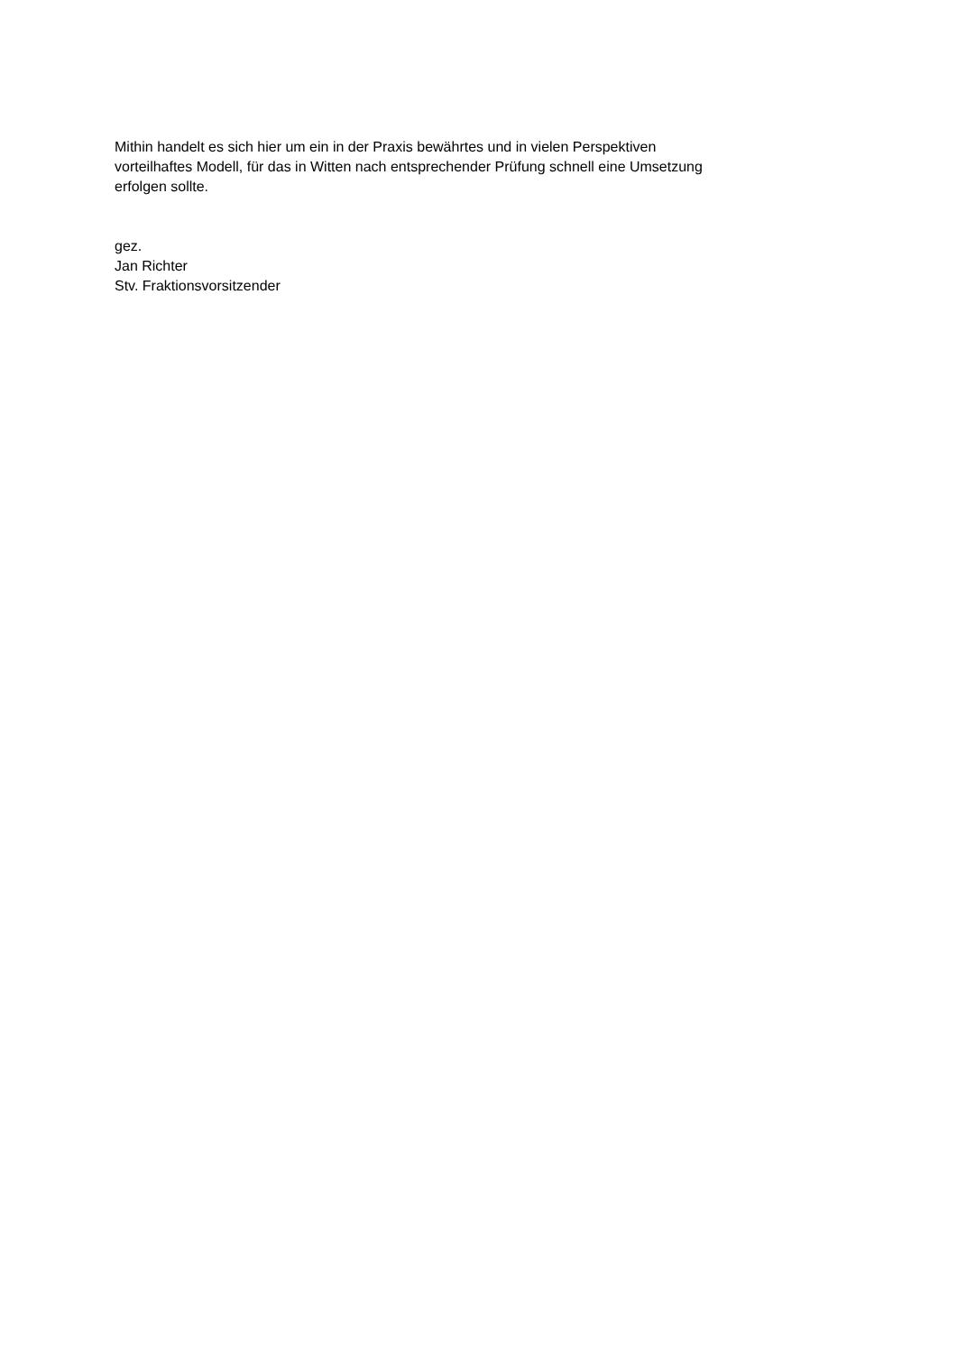Mithin handelt es sich hier um ein in der Praxis bewährtes und in vielen Perspektiven
vorteilhaftes Modell, für das in Witten nach entsprechender Prüfung schnell eine Umsetzung
erfolgen sollte.
gez.
Jan Richter
Stv. Fraktionsvorsitzender